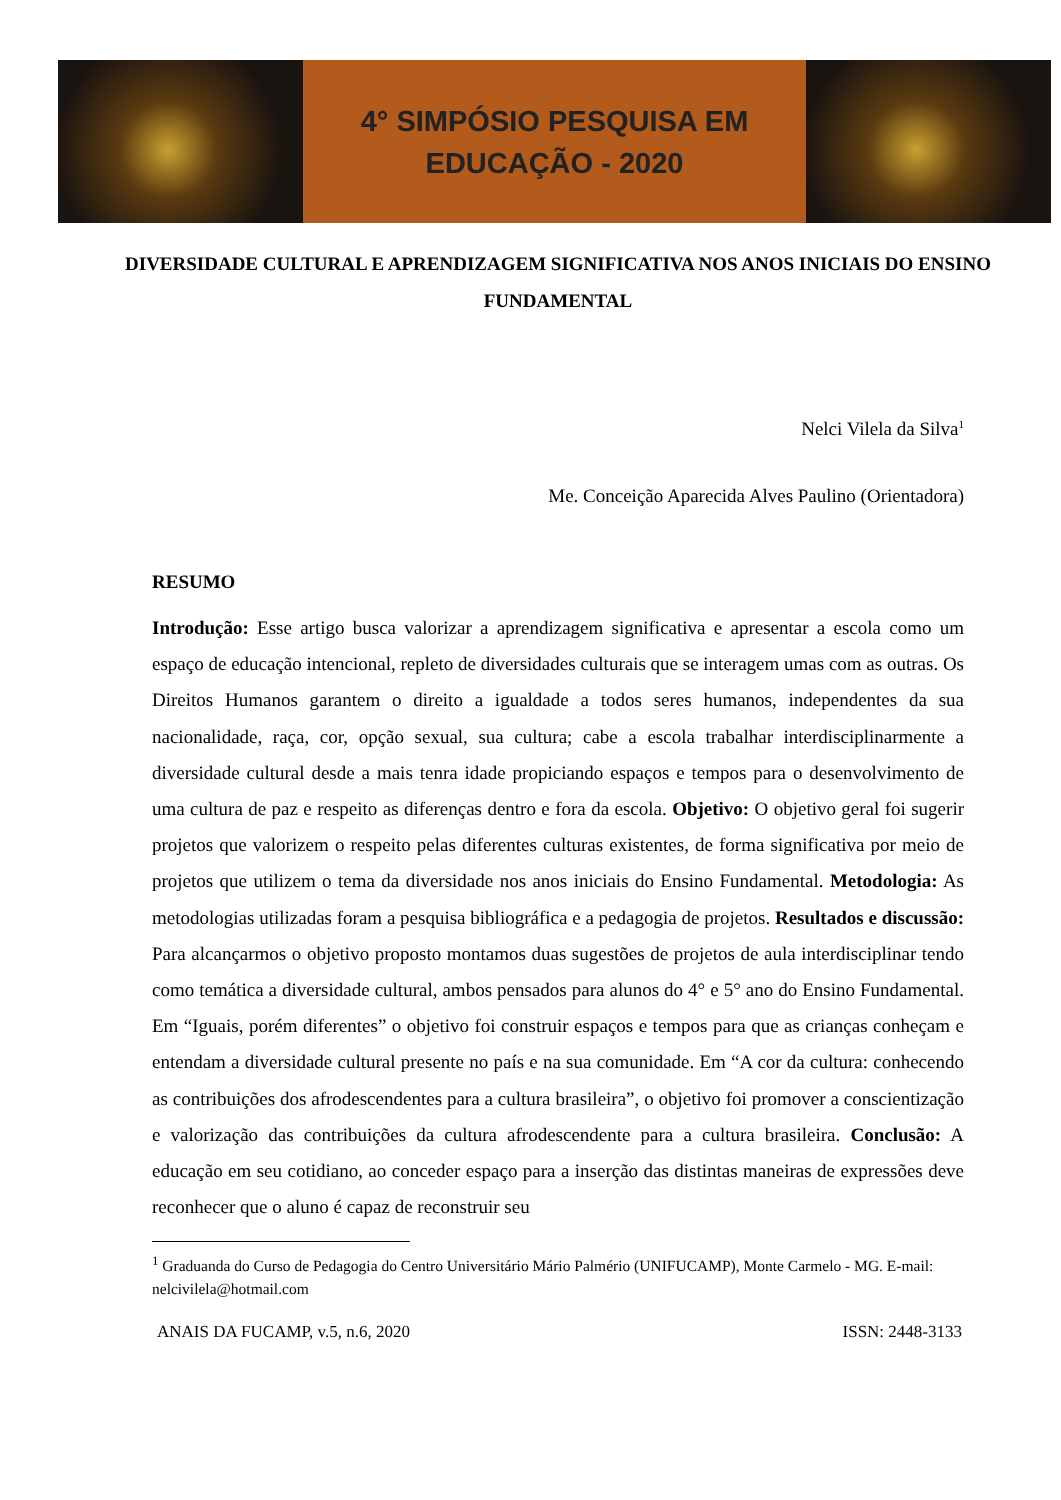4° SIMPÓSIO PESQUISA EM
EDUCAÇÃO - 2020
DIVERSIDADE CULTURAL E APRENDIZAGEM SIGNIFICATIVA NOS ANOS INICIAIS DO ENSINO FUNDAMENTAL
Nelci Vilela da Silva<sup>1</sup>
Me. Conceição Aparecida Alves Paulino (Orientadora)
RESUMO
Introdução: Esse artigo busca valorizar a aprendizagem significativa e apresentar a escola como um espaço de educação intencional, repleto de diversidades culturais que se interagem umas com as outras. Os Direitos Humanos garantem o direito a igualdade a todos seres humanos, independentes da sua nacionalidade, raça, cor, opção sexual, sua cultura; cabe a escola trabalhar interdisciplinarmente a diversidade cultural desde a mais tenra idade propiciando espaços e tempos para o desenvolvimento de uma cultura de paz e respeito as diferenças dentro e fora da escola. Objetivo: O objetivo geral foi sugerir projetos que valorizem o respeito pelas diferentes culturas existentes, de forma significativa por meio de projetos que utilizem o tema da diversidade nos anos iniciais do Ensino Fundamental. Metodologia: As metodologias utilizadas foram a pesquisa bibliográfica e a pedagogia de projetos. Resultados e discussão: Para alcançarmos o objetivo proposto montamos duas sugestões de projetos de aula interdisciplinar tendo como temática a diversidade cultural, ambos pensados para alunos do 4° e 5° ano do Ensino Fundamental. Em “Iguais, porém diferentes” o objetivo foi construir espaços e tempos para que as crianças conheçam e entendam a diversidade cultural presente no país e na sua comunidade. Em “A cor da cultura: conhecendo as contribuições dos afrodescendentes para a cultura brasileira”, o objetivo foi promover a conscientização e valorização das contribuições da cultura afrodescendente para a cultura brasileira. Conclusão: A educação em seu cotidiano, ao conceder espaço para a inserção das distintas maneiras de expressões deve reconhecer que o aluno é capaz de reconstruir seu
<sup>1</sup> Graduanda do Curso de Pedagogia do Centro Universitário Mário Palmério (UNIFUCAMP), Monte Carmelo - MG. E-mail: nelcivilela@hotmail.com
ANAIS DA FUCAMP, v.5, n.6, 2020 ISSN: 2448-3133